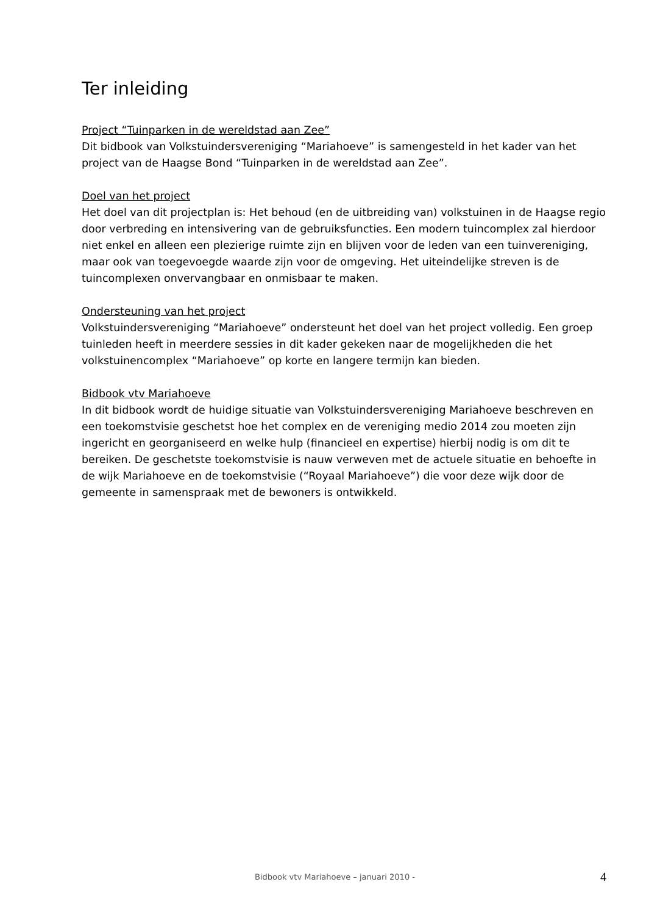Ter inleiding
Project “Tuinparken in de wereldstad aan Zee”
Dit bidbook van Volkstuindersvereniging “Mariahoeve” is samengesteld in het kader van het project van de Haagse Bond “Tuinparken in de wereldstad aan Zee”.
Doel van het project
Het doel van dit projectplan is: Het behoud (en de uitbreiding van) volkstuinen in de Haagse regio door verbreding en intensivering van de gebruiksfuncties. Een modern tuincomplex zal hierdoor niet enkel en alleen een plezierige ruimte zijn en blijven voor de leden van een tuinvereniging, maar ook van toegevoegde waarde zijn voor de omgeving. Het uiteindelijke streven is de tuincomplexen onvervangbaar en onmisbaar te maken.
Ondersteuning van het project
Volkstuindersvereniging “Mariahoeve” ondersteunt het doel van het project volledig. Een groep tuinleden heeft in meerdere sessies in dit kader gekeken naar de mogelijkheden die het volkstuinencomplex “Mariahoeve” op korte en langere termijn kan bieden.
Bidbook vtv Mariahoeve
In dit bidbook wordt de huidige situatie van Volkstuindersvereniging Mariahoeve beschreven en een toekomstvisie geschetst hoe het complex en de vereniging medio 2014 zou moeten zijn ingericht en georganiseerd en welke hulp (financieel en expertise) hierbij nodig is om dit te bereiken. De geschetste toekomstvisie is nauw verweven met de actuele situatie en behoefte in de wijk Mariahoeve en de toekomstvisie (“Royaal Mariahoeve”) die voor deze wijk door de gemeente in samenspraak met de bewoners is ontwikkeld.
Bidbook vtv Mariahoeve – januari 2010 - 4